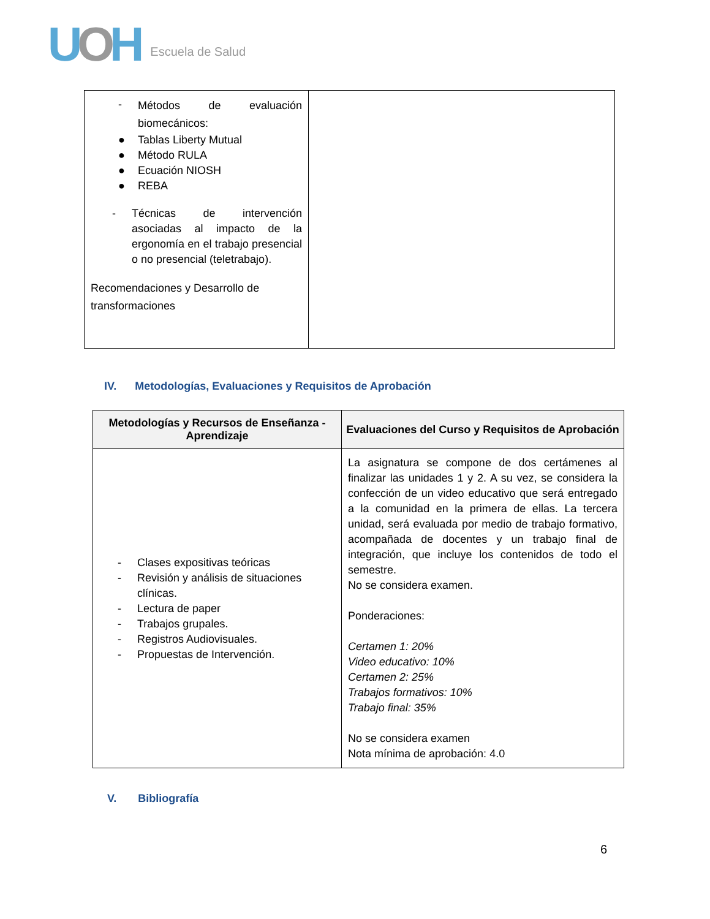UOH Escuela de Salud
| - Métodos de evaluación biomecánicos: ● Tablas Liberty Mutual ● Método RULA ● Ecuación NIOSH ● REBA - Técnicas de intervención asociadas al impacto de la ergonomía en el trabajo presencial o no presencial (teletrabajo). Recomendaciones y Desarrollo de transformaciones | |
IV. Metodologías, Evaluaciones y Requisitos de Aprobación
| Metodologías y Recursos de Enseñanza - Aprendizaje | Evaluaciones del Curso y Requisitos de Aprobación |
| --- | --- |
| - Clases expositivas teóricas - Revisión y análisis de situaciones clínicas. - Lectura de paper - Trabajos grupales. - Registros Audiovisuales. - Propuestas de Intervención. | La asignatura se compone de dos certámenes al finalizar las unidades 1 y 2. A su vez, se considera la confección de un video educativo que será entregado a la comunidad en la primera de ellas. La tercera unidad, será evaluada por medio de trabajo formativo, acompañada de docentes y un trabajo final de integración, que incluye los contenidos de todo el semestre. No se considera examen. Ponderaciones: Certamen 1: 20% Video educativo: 10% Certamen 2: 25% Trabajos formativos: 10% Trabajo final: 35% No se considera examen Nota mínima de aprobación: 4.0 |
V. Bibliografía
6